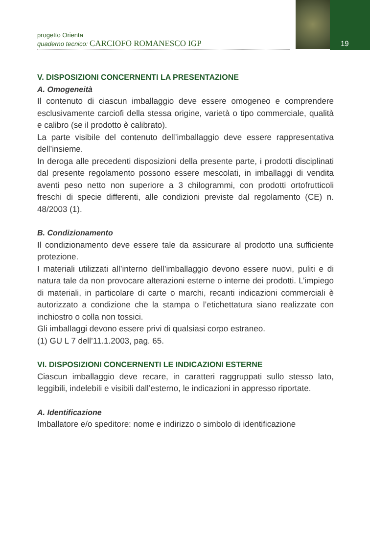19
progetto Orienta
quaderno tecnico: CARCIOFO ROMANESCO IGP
V. DISPOSIZIONI CONCERNENTI LA PRESENTAZIONE
A. Omogeneità
Il contenuto di ciascun imballaggio deve essere omogeneo e comprendere esclusivamente carciofi della stessa origine, varietà o tipo commerciale, qualità e calibro (se il prodotto è calibrato).
La parte visibile del contenuto dell’imballaggio deve essere rappresentativa dell’insieme.
In deroga alle precedenti disposizioni della presente parte, i prodotti disciplinati dal presente regolamento possono essere mescolati, in imballaggi di vendita aventi peso netto non superiore a 3 chilogrammi, con prodotti ortofrutticoli freschi di specie differenti, alle condizioni previste dal regolamento (CE) n. 48/2003 (1).
B. Condizionamento
Il condizionamento deve essere tale da assicurare al prodotto una sufficiente protezione.
I materiali utilizzati all’interno dell’imballaggio devono essere nuovi, puliti e di natura tale da non provocare alterazioni esterne o interne dei prodotti. L’impiego di materiali, in particolare di carte o marchi, recanti indicazioni commerciali è autorizzato a condizione che la stampa o l’etichettatura siano realizzate con inchiostro o colla non tossici.
Gli imballaggi devono essere privi di qualsiasi corpo estraneo.
(1) GU L 7 dell’11.1.2003, pag. 65.
VI. DISPOSIZIONI CONCERNENTI LE INDICAZIONI ESTERNE
Ciascun imballaggio deve recare, in caratteri raggruppati sullo stesso lato, leggibili, indelebili e visibili dall’esterno, le indicazioni in appresso riportate.
A. Identificazione
Imballatore e/o speditore: nome e indirizzo o simbolo di identificazione